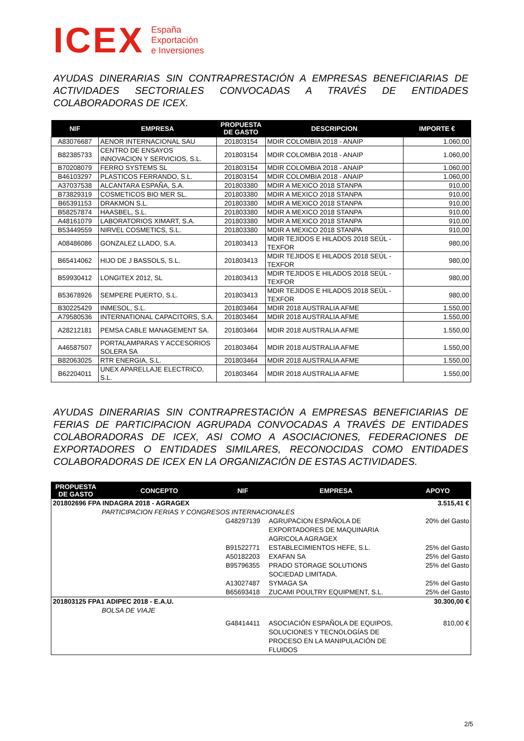ICEX España
Exportación
e Inversiones
AYUDAS DINERARIAS SIN CONTRAPRESTACIÓN A EMPRESAS BENEFICIARIAS DE ACTIVIDADES SECTORIALES CONVOCADAS A TRAVÉS DE ENTIDADES COLABORADORAS DE ICEX.
| NIF | EMPRESA | PROPUESTA DE GASTO | DESCRIPCION | IMPORTE € |
| --- | --- | --- | --- | --- |
| A83076687 | AENOR INTERNACIONAL SAU | 201803154 | MDIR COLOMBIA 2018 - ANAIP | 1.060,00 |
| B82385733 | CENTRO DE ENSAYOS INNOVACION Y SERVICIOS, S.L. | 201803154 | MDIR COLOMBIA 2018 - ANAIP | 1.060,00 |
| B70208079 | FERRO SYSTEMS SL | 201803154 | MDIR COLOMBIA 2018 - ANAIP | 1.060,00 |
| B46103297 | PLASTICOS FERRANDO, S.L. | 201803154 | MDIR COLOMBIA 2018 - ANAIP | 1.060,00 |
| A37037538 | ALCANTARA ESPAÑA, S.A. | 201803380 | MDIR A MEXICO 2018 STANPA | 910,00 |
| B73829319 | COSMETICOS BIO MER SL. | 201803380 | MDIR A MEXICO 2018 STANPA | 910,00 |
| B65391153 | DRAKMON S.L. | 201803380 | MDIR A MEXICO 2018 STANPA | 910,00 |
| B58257874 | HAASBEL, S.L. | 201803380 | MDIR A MEXICO 2018 STANPA | 910,00 |
| A48161079 | LABORATORIOS XIMART, S.A. | 201803380 | MDIR A MEXICO 2018 STANPA | 910,00 |
| B53449559 | NIRVEL COSMETICS, S.L. | 201803380 | MDIR A MEXICO 2018 STANPA | 910,00 |
| A08486086 | GONZALEZ LLADO, S.A. | 201803413 | MDIR TEJIDOS E HILADOS 2018 SEÚL - TEXFOR | 980,00 |
| B65414062 | HIJO DE J BASSOLS, S.L. | 201803413 | MDIR TEJIDOS E HILADOS 2018 SEÚL - TEXFOR | 980,00 |
| B59930412 | LONGITEX 2012, SL | 201803413 | MDIR TEJIDOS E HILADOS 2018 SEÚL - TEXFOR | 980,00 |
| B53678926 | SEMPERE PUERTO, S.L. | 201803413 | MDIR TEJIDOS E HILADOS 2018 SEÚL - TEXFOR | 980,00 |
| B30225429 | INMESOL, S.L. | 201803464 | MDIR 2018 AUSTRALIA AFME | 1.550,00 |
| A79580536 | INTERNATIONAL CAPACITORS, S.A. | 201803464 | MDIR 2018 AUSTRALIA AFME | 1.550,00 |
| A28212181 | PEMSA CABLE MANAGEMENT SA. | 201803464 | MDIR 2018 AUSTRALIA AFME | 1.550,00 |
| A46587507 | PORTALAMPARAS Y ACCESORIOS SOLERA SA | 201803464 | MDIR 2018 AUSTRALIA AFME | 1.550,00 |
| B82063025 | RTR ENERGIA, S.L. | 201803464 | MDIR 2018 AUSTRALIA AFME | 1.550,00 |
| B62204011 | UNEX APARELLAJE ELECTRICO, S.L. | 201803464 | MDIR 2018 AUSTRALIA AFME | 1.550,00 |
AYUDAS DINERARIAS SIN CONTRAPRESTACIÓN A EMPRESAS BENEFICIARIAS DE FERIAS DE PARTICIPACION AGRUPADA CONVOCADAS A TRAVÉS DE ENTIDADES COLABORADORAS DE ICEX, ASI COMO A ASOCIACIONES, FEDERACIONES DE EXPORTADORES O ENTIDADES SIMILARES, RECONOCIDAS COMO ENTIDADES COLABORADORAS DE ICEX EN LA ORGANIZACIÓN DE ESTAS ACTIVIDADES.
| PROPUESTA DE GASTO | CONCEPTO | NIF | EMPRESA | APOYO |
| --- | --- | --- | --- | --- |
| 201802696 FPA INDAGRA 2018 - AGRAGEX | | | | 3.515,41 € |
| | PARTICIPACION FERIAS Y CONGRESOS INTERNACIONALES | | | |
| | | G48297139 | AGRUPACION ESPAÑOLA DE EXPORTADORES DE MAQUINARIA AGRICOLA AGRAGEX | 20% del Gasto |
| | | B91522771 | ESTABLECIMIENTOS HEFE, S.L. | 25% del Gasto |
| | | A50182203 | EXAFAN SA | 25% del Gasto |
| | | B95796355 | PRADO STORAGE SOLUTIONS SOCIEDAD LIMITADA. | 25% del Gasto |
| | | A13027487 | SYMAGA SA | 25% del Gasto |
| | | B65693418 | ZUCAMI POULTRY EQUIPMENT, S.L. | 25% del Gasto |
| 201803125 FPA1 ADIPEC 2018 - E.A.U. | | | | 30.300,00 € |
| | BOLSA DE VIAJE | | | |
| | | G48414411 | ASOCIACIÓN ESPAÑOLA DE EQUIPOS, SOLUCIONES Y TECNOLOGÍAS DE PROCESO EN LA MANIPULACIÓN DE FLUIDOS | 810,00 € |
2/5